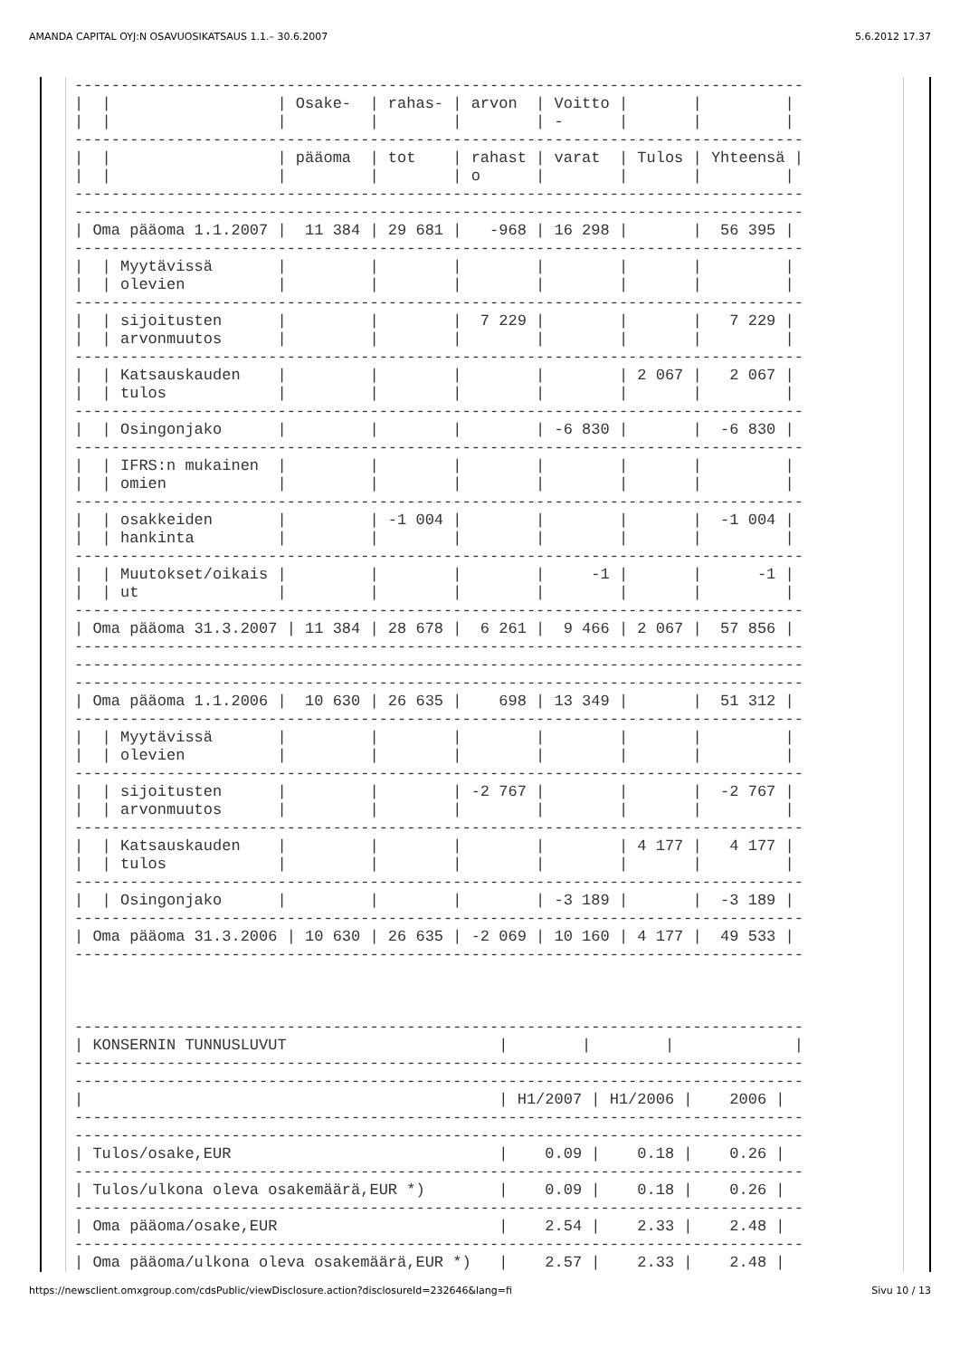AMANDA CAPITAL OYJ:N OSAVUOSIKATSAUS 1.1.– 30.6.2007 5.6.2012 17.37
-------------------------------------------------------------------------------
|  |                  | Osake-  | rahas- | arvon  | Voitto |       |         |
|  |                  |         |        |        | -      |       |         |
-------------------------------------------------------------------------------
|  |                  | pääoma  | tot    | rahast | varat  | Tulos | Yhteensä |
|  |                  |         |        | o      |        |       |         |
-------------------------------------------------------------------------------
-------------------------------------------------------------------------------
| Oma pääoma 1.1.2007 |  11 384 | 29 681 |   -968 | 16 298 |       |  56 395 |
-------------------------------------------------------------------------------
|  | Myytävissä       |         |        |        |        |       |         |
|  | olevien          |         |        |        |        |       |         |
-------------------------------------------------------------------------------
|  | sijoitusten      |         |        |  7 229 |        |       |   7 229 |
|  | arvonmuutos      |         |        |        |        |       |         |
-------------------------------------------------------------------------------
|  | Katsauskauden    |         |        |        |        | 2 067 |   2 067 |
|  | tulos            |         |        |        |        |       |         |
-------------------------------------------------------------------------------
|  | Osingonjako      |         |        |        | -6 830 |       |  -6 830 |
-------------------------------------------------------------------------------
|  | IFRS:n mukainen  |         |        |        |        |       |         |
|  | omien            |         |        |        |        |       |         |
-------------------------------------------------------------------------------
|  | osakkeiden       |         | -1 004 |        |        |       |  -1 004 |
|  | hankinta         |         |        |        |        |       |         |
-------------------------------------------------------------------------------
|  | Muutokset/oikais |         |        |        |     -1 |       |      -1 |
|  | ut               |         |        |        |        |       |         |
-------------------------------------------------------------------------------
| Oma pääoma 31.3.2007 | 11 384 | 28 678 |  6 261 |  9 466 | 2 067 |  57 856 |
-------------------------------------------------------------------------------
-------------------------------------------------------------------------------
-------------------------------------------------------------------------------
| Oma pääoma 1.1.2006 |  10 630 | 26 635 |    698 | 13 349 |       |  51 312 |
-------------------------------------------------------------------------------
|  | Myytävissä       |         |        |        |        |       |         |
|  | olevien          |         |        |        |        |       |         |
-------------------------------------------------------------------------------
|  | sijoitusten      |         |        | -2 767 |        |       |  -2 767 |
|  | arvonmuutos      |         |        |        |        |       |         |
-------------------------------------------------------------------------------
|  | Katsauskauden    |         |        |        |        | 4 177 |   4 177 |
|  | tulos            |         |        |        |        |       |         |
-------------------------------------------------------------------------------
|  | Osingonjako      |         |        |        | -3 189 |       |  -3 189 |
-------------------------------------------------------------------------------
| Oma pääoma 31.3.2006 | 10 630 | 26 635 | -2 069 | 10 160 | 4 177 |  49 533 |
-------------------------------------------------------------------------------



-------------------------------------------------------------------------------
| KONSERNIN TUNNUSLUVUT                       |        |        |             |
-------------------------------------------------------------------------------
-------------------------------------------------------------------------------
|                                             | H1/2007 | H1/2006 |    2006 |
-------------------------------------------------------------------------------
-------------------------------------------------------------------------------
| Tulos/osake,EUR                             |    0.09 |    0.18 |    0.26 |
-------------------------------------------------------------------------------
| Tulos/ulkona oleva osakemäärä,EUR *)        |    0.09 |    0.18 |    0.26 |
-------------------------------------------------------------------------------
| Oma pääoma/osake,EUR                        |    2.54 |    2.33 |    2.48 |
-------------------------------------------------------------------------------
| Oma pääoma/ulkona oleva osakemäärä,EUR *)   |    2.57 |    2.33 |    2.48 |
https://newsclient.omxgroup.com/cdsPublic/viewDisclosure.action?disclosureId=232646&lang=fi Sivu 10 / 13